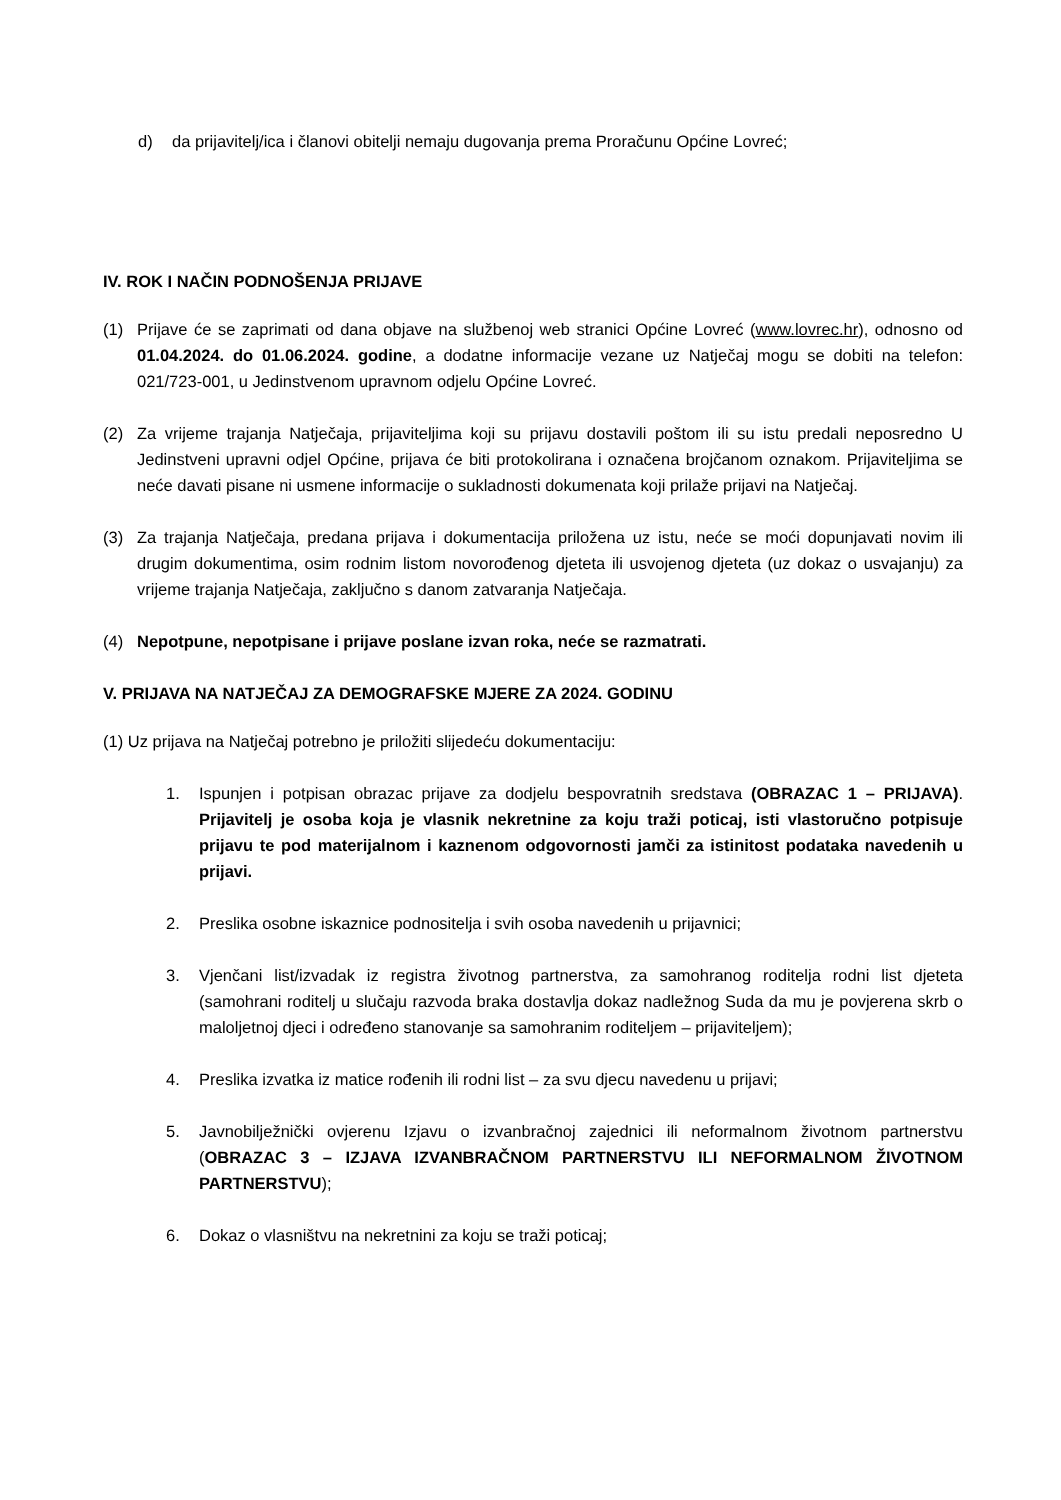d) da prijavitelj/ica i članovi obitelji nemaju dugovanja prema Proračunu Općine Lovreć;
IV. ROK I NAČIN PODNOŠENJA PRIJAVE
(1) Prijave će se zaprimati od dana objave na službenoj web stranici Općine Lovreć (www.lovrec.hr), odnosno od 01.04.2024. do 01.06.2024. godine, a dodatne informacije vezane uz Natječaj mogu se dobiti na telefon: 021/723-001, u Jedinstvenom upravnom odjelu Općine Lovreć.
(2) Za vrijeme trajanja Natječaja, prijaviteljima koji su prijavu dostavili poštom ili su istu predali neposredno U Jedinstveni upravni odjel Općine, prijava će biti protokolirana i označena brojčanom oznakom. Prijaviteljima se neće davati pisane ni usmene informacije o sukladnosti dokumenata koji prilaže prijavi na Natječaj.
(3) Za trajanja Natječaja, predana prijava i dokumentacija priložena uz istu, neće se moći dopunjavati novim ili drugim dokumentima, osim rodnim listom novorođenog djeteta ili usvojenog djeteta (uz dokaz o usvajanju) za vrijeme trajanja Natječaja, zaključno s danom zatvaranja Natječaja.
(4) Nepotpune, nepotpisane i prijave poslane izvan roka, neće se razmatrati.
V. PRIJAVA NA NATJEČAJ ZA DEMOGRAFSKE MJERE ZA 2024. GODINU
(1) Uz prijava na Natječaj potrebno je priložiti slijedeću dokumentaciju:
1. Ispunjen i potpisan obrazac prijave za dodjelu bespovratnih sredstava (OBRAZAC 1 – PRIJAVA). Prijavitelj je osoba koja je vlasnik nekretnine za koju traži poticaj, isti vlastoručno potpisuje prijavu te pod materijalnom i kaznenom odgovornosti jamči za istinitost podataka navedenih u prijavi.
2. Preslika osobne iskaznice podnositelja i svih osoba navedenih u prijavnici;
3. Vjenčani list/izvadak iz registra životnog partnerstva, za samohranog roditelja rodni list djeteta (samohrani roditelj u slučaju razvoda braka dostavlja dokaz nadležnog Suda da mu je povjerena skrb o maloljetnoj djeci i određeno stanovanje sa samohranim roditeljem – prijaviteljem);
4. Preslika izvatka iz matice rođenih ili rodni list – za svu djecu navedenu u prijavi;
5. Javnobilježnički ovjerenu Izjavu o izvanbračnoj zajednici ili neformalnom životnom partnerstvu (OBRAZAC 3 – IZJAVA IZVANBRAČNOM PARTNERSTVU ILI NEFORMALNOM ŽIVOTNOM PARTNERSTVU);
6. Dokaz o vlasništvu na nekretnini za koju se traži poticaj;